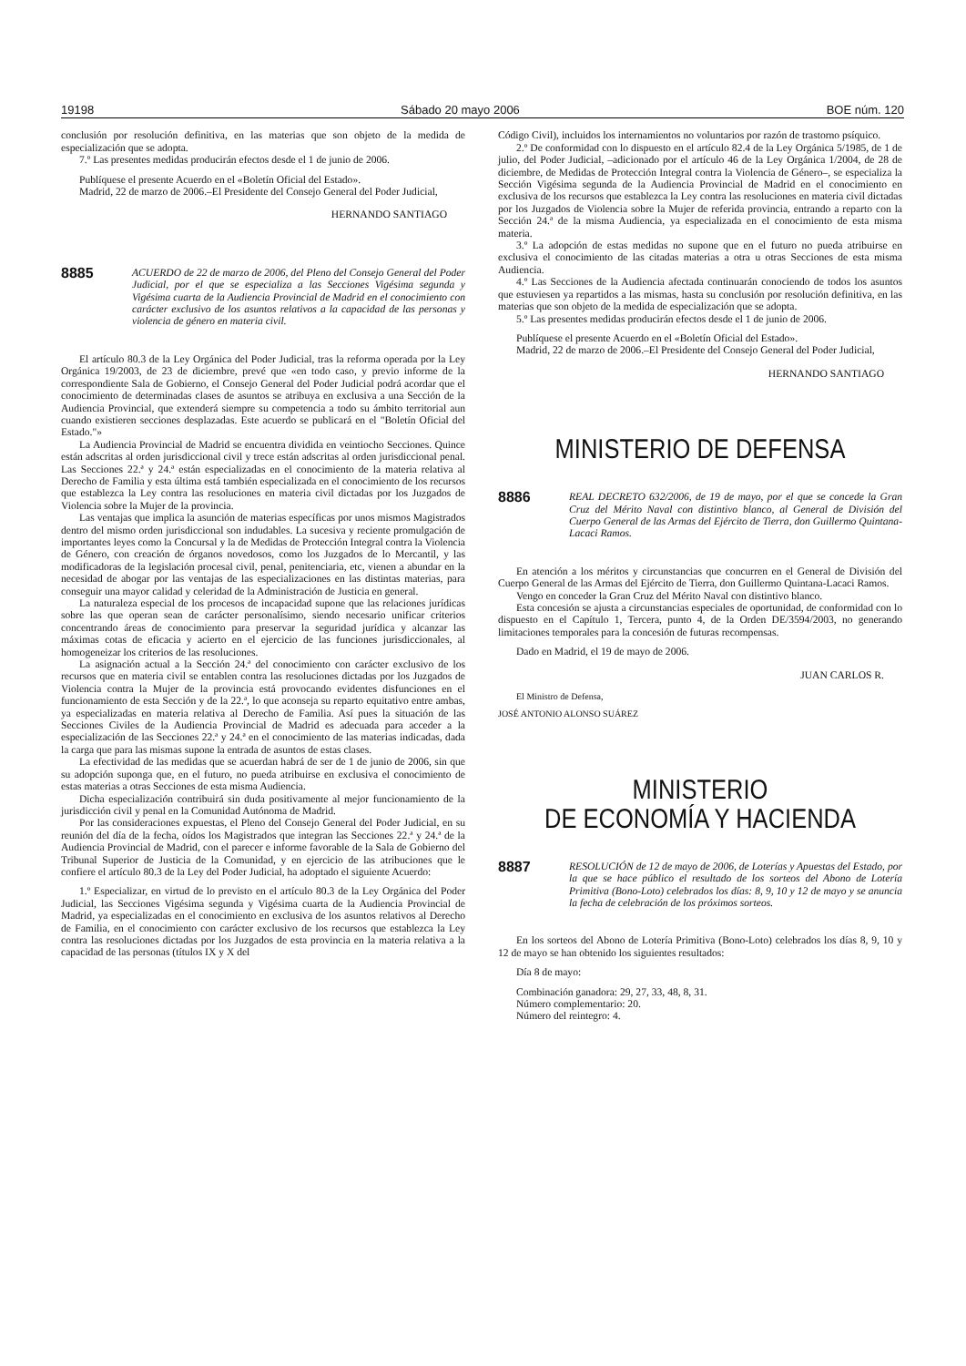19198 Sábado 20 mayo 2006 BOE núm. 120
conclusión por resolución definitiva, en las materias que son objeto de la medida de especialización que se adopta.
7.º Las presentes medidas producirán efectos desde el 1 de junio de 2006.
Publíquese el presente Acuerdo en el «Boletín Oficial del Estado».
Madrid, 22 de marzo de 2006.–El Presidente del Consejo General del Poder Judicial,
HERNANDO SANTIAGO
8885
ACUERDO de 22 de marzo de 2006, del Pleno del Consejo General del Poder Judicial, por el que se especializa a las Secciones Vigésima segunda y Vigésima cuarta de la Audiencia Provincial de Madrid en el conocimiento con carácter exclusivo de los asuntos relativos a la capacidad de las personas y violencia de género en materia civil.
El artículo 80.3 de la Ley Orgánica del Poder Judicial, tras la reforma operada por la Ley Orgánica 19/2003, de 23 de diciembre, prevé que «en todo caso, y previo informe de la correspondiente Sala de Gobierno, el Consejo General del Poder Judicial podrá acordar que el conocimiento de determinadas clases de asuntos se atribuya en exclusiva a una Sección de la Audiencia Provincial, que extenderá siempre su competencia a todo su ámbito territorial aun cuando existieren secciones desplazadas. Este acuerdo se publicará en el "Boletín Oficial del Estado."»
La Audiencia Provincial de Madrid se encuentra dividida en veintiocho Secciones. Quince están adscritas al orden jurisdiccional civil y trece están adscritas al orden jurisdiccional penal. Las Secciones 22.ª y 24.ª están especializadas en el conocimiento de la materia relativa al Derecho de Familia y esta última está también especializada en el conocimiento de los recursos que establezca la Ley contra las resoluciones en materia civil dictadas por los Juzgados de Violencia sobre la Mujer de la provincia.
Las ventajas que implica la asunción de materias específicas por unos mismos Magistrados dentro del mismo orden jurisdiccional son indudables. La sucesiva y reciente promulgación de importantes leyes como la Concursal y la de Medidas de Protección Integral contra la Violencia de Género, con creación de órganos novedosos, como los Juzgados de lo Mercantil, y las modificadoras de la legislación procesal civil, penal, penitenciaria, etc, vienen a abundar en la necesidad de abogar por las ventajas de las especializaciones en las distintas materias, para conseguir una mayor calidad y celeridad de la Administración de Justicia en general.
La naturaleza especial de los procesos de incapacidad supone que las relaciones jurídicas sobre las que operan sean de carácter personalísimo, siendo necesario unificar criterios concentrando áreas de conocimiento para preservar la seguridad jurídica y alcanzar las máximas cotas de eficacia y acierto en el ejercicio de las funciones jurisdiccionales, al homogeneizar los criterios de las resoluciones.
La asignación actual a la Sección 24.ª del conocimiento con carácter exclusivo de los recursos que en materia civil se entablen contra las resoluciones dictadas por los Juzgados de Violencia contra la Mujer de la provincia está provocando evidentes disfunciones en el funcionamiento de esta Sección y de la 22.ª, lo que aconseja su reparto equitativo entre ambas, ya especializadas en materia relativa al Derecho de Familia. Así pues la situación de las Secciones Civiles de la Audiencia Provincial de Madrid es adecuada para acceder a la especialización de las Secciones 22.ª y 24.ª en el conocimiento de las materias indicadas, dada la carga que para las mismas supone la entrada de asuntos de estas clases.
La efectividad de las medidas que se acuerdan habrá de ser de 1 de junio de 2006, sin que su adopción suponga que, en el futuro, no pueda atribuirse en exclusiva el conocimiento de estas materias a otras Secciones de esta misma Audiencia.
Dicha especialización contribuirá sin duda positivamente al mejor funcionamiento de la jurisdicción civil y penal en la Comunidad Autónoma de Madrid.
Por las consideraciones expuestas, el Pleno del Consejo General del Poder Judicial, en su reunión del día de la fecha, oídos los Magistrados que integran las Secciones 22.ª y 24.ª de la Audiencia Provincial de Madrid, con el parecer e informe favorable de la Sala de Gobierno del Tribunal Superior de Justicia de la Comunidad, y en ejercicio de las atribuciones que le confiere el artículo 80.3 de la Ley del Poder Judicial, ha adoptado el siguiente Acuerdo:
1.º Especializar, en virtud de lo previsto en el artículo 80.3 de la Ley Orgánica del Poder Judicial, las Secciones Vigésima segunda y Vigésima cuarta de la Audiencia Provincial de Madrid, ya especializadas en el conocimiento en exclusiva de los asuntos relativos al Derecho de Familia, en el conocimiento con carácter exclusivo de los recursos que establezca la Ley contra las resoluciones dictadas por los Juzgados de esta provincia en la materia relativa a la capacidad de las personas (títulos IX y X del
Código Civil), incluidos los internamientos no voluntarios por razón de trastorno psíquico.
2.º De conformidad con lo dispuesto en el artículo 82.4 de la Ley Orgánica 5/1985, de 1 de julio, del Poder Judicial, –adicionado por el artículo 46 de la Ley Orgánica 1/2004, de 28 de diciembre, de Medidas de Protección Integral contra la Violencia de Género–, se especializa la Sección Vigésima segunda de la Audiencia Provincial de Madrid en el conocimiento en exclusiva de los recursos que establezca la Ley contra las resoluciones en materia civil dictadas por los Juzgados de Violencia sobre la Mujer de referida provincia, entrando a reparto con la Sección 24.ª de la misma Audiencia, ya especializada en el conocimiento de esta misma materia.
3.º La adopción de estas medidas no supone que en el futuro no pueda atribuirse en exclusiva el conocimiento de las citadas materias a otra u otras Secciones de esta misma Audiencia.
4.º Las Secciones de la Audiencia afectada continuarán conociendo de todos los asuntos que estuviesen ya repartidos a las mismas, hasta su conclusión por resolución definitiva, en las materias que son objeto de la medida de especialización que se adopta.
5.º Las presentes medidas producirán efectos desde el 1 de junio de 2006.
Publíquese el presente Acuerdo en el «Boletín Oficial del Estado».
Madrid, 22 de marzo de 2006.–El Presidente del Consejo General del Poder Judicial,
HERNANDO SANTIAGO
MINISTERIO DE DEFENSA
8886
REAL DECRETO 632/2006, de 19 de mayo, por el que se concede la Gran Cruz del Mérito Naval con distintivo blanco, al General de División del Cuerpo General de las Armas del Ejército de Tierra, don Guillermo Quintana-Lacaci Ramos.
En atención a los méritos y circunstancias que concurren en el General de División del Cuerpo General de las Armas del Ejército de Tierra, don Guillermo Quintana-Lacaci Ramos.
Vengo en conceder la Gran Cruz del Mérito Naval con distintivo blanco.
Esta concesión se ajusta a circunstancias especiales de oportunidad, de conformidad con lo dispuesto en el Capítulo 1, Tercera, punto 4, de la Orden DE/3594/2003, no generando limitaciones temporales para la concesión de futuras recompensas.
Dado en Madrid, el 19 de mayo de 2006.
JUAN CARLOS R.
El Ministro de Defensa,
JOSÉ ANTONIO ALONSO SUÁREZ
MINISTERIO
DE ECONOMÍA Y HACIENDA
8887
RESOLUCIÓN de 12 de mayo de 2006, de Loterías y Apuestas del Estado, por la que se hace público el resultado de los sorteos del Abono de Lotería Primitiva (Bono-Loto) celebrados los días: 8, 9, 10 y 12 de mayo y se anuncia la fecha de celebración de los próximos sorteos.
En los sorteos del Abono de Lotería Primitiva (Bono-Loto) celebrados los días 8, 9, 10 y 12 de mayo se han obtenido los siguientes resultados:
Día 8 de mayo:
Combinación ganadora: 29, 27, 33, 48, 8, 31.
Número complementario: 20.
Número del reintegro: 4.